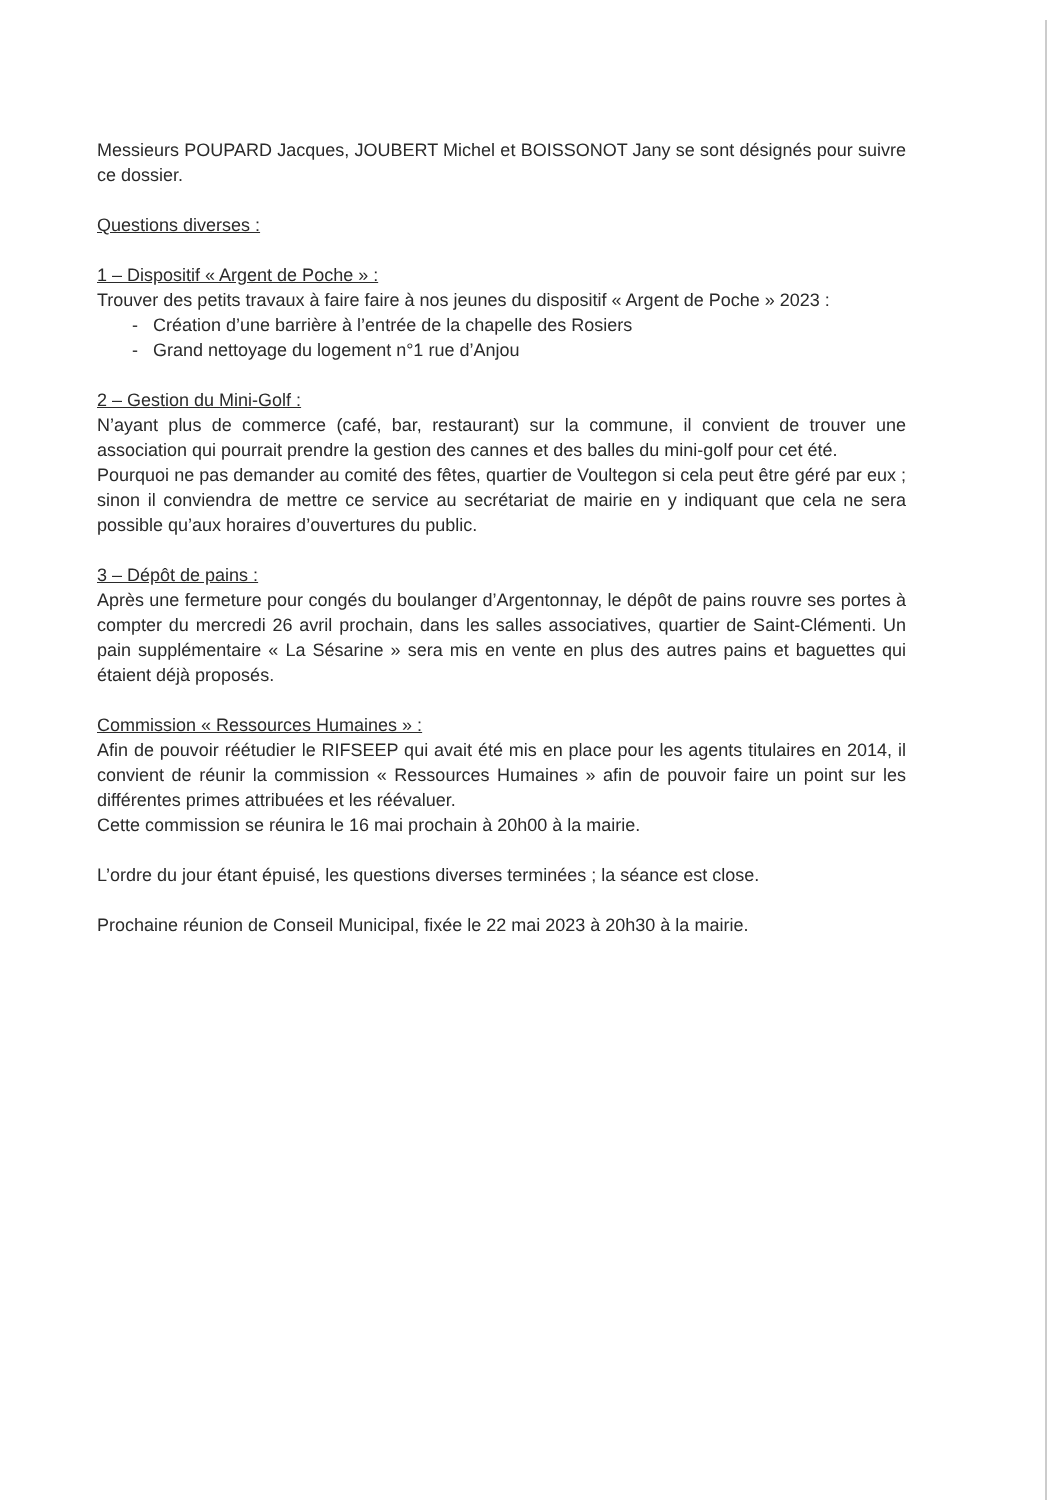Messieurs POUPARD Jacques, JOUBERT Michel et BOISSONOT Jany se sont désignés pour suivre ce dossier.
Questions diverses :
1 – Dispositif « Argent de Poche » :
Trouver des petits travaux à faire faire à nos jeunes du dispositif « Argent de Poche » 2023 :
- Création d’une barrière à l’entrée de la chapelle des Rosiers
- Grand nettoyage du logement n°1 rue d’Anjou
2 – Gestion du Mini-Golf :
N’ayant plus de commerce (café, bar, restaurant) sur la commune, il convient de trouver une association qui pourrait prendre la gestion des cannes et des balles du mini-golf pour cet été.
Pourquoi ne pas demander au comité des fêtes, quartier de Voultegon si cela peut être géré par eux ; sinon il conviendra de mettre ce service au secrétariat de mairie en y indiquant que cela ne sera possible qu’aux horaires d’ouvertures du public.
3 – Dépôt de pains :
Après une fermeture pour congés du boulanger d’Argentonnay, le dépôt de pains rouvre ses portes à compter du mercredi 26 avril prochain, dans les salles associatives, quartier de Saint-Clémenti. Un pain supplémentaire « La Sésarine » sera mis en vente en plus des autres pains et baguettes qui étaient déjà proposés.
Commission « Ressources Humaines » :
Afin de pouvoir réétudier le RIFSEEP qui avait été mis en place pour les agents titulaires en 2014, il convient de réunir la commission « Ressources Humaines » afin de pouvoir faire un point sur les différentes primes attribuées et les réévaluer.
Cette commission se réunira le 16 mai prochain à 20h00 à la mairie.
L’ordre du jour étant épuisé, les questions diverses terminées ; la séance est close.
Prochaine réunion de Conseil Municipal, fixée le 22 mai 2023 à 20h30 à la mairie.